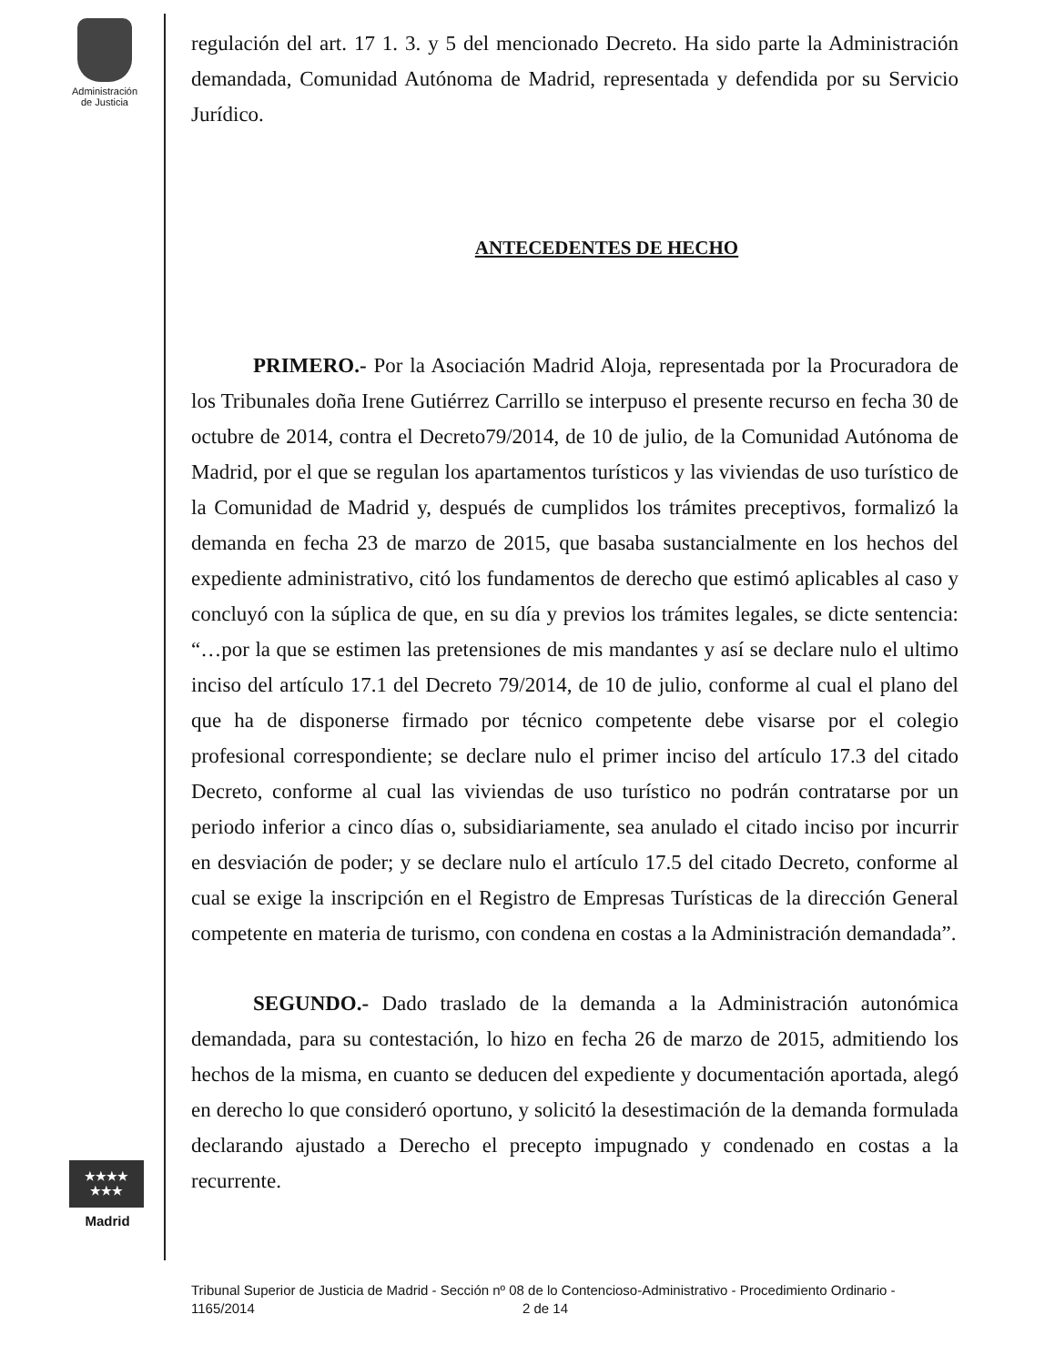Administración
de Justicia
★★★★
★★★
Madrid
regulación del art. 17 1. 3. y 5 del mencionado Decreto. Ha sido parte la Administración demandada, Comunidad Autónoma de Madrid, representada y defendida por su Servicio Jurídico.
ANTECEDENTES DE HECHO
PRIMERO.- Por la Asociación Madrid Aloja, representada por la Procuradora de los Tribunales doña Irene Gutiérrez Carrillo se interpuso el presente recurso en fecha 30 de octubre de 2014, contra el Decreto79/2014, de 10 de julio, de la Comunidad Autónoma de Madrid, por el que se regulan los apartamentos turísticos y las viviendas de uso turístico de la Comunidad de Madrid y, después de cumplidos los trámites preceptivos, formalizó la demanda en fecha 23 de marzo de 2015, que basaba sustancialmente en los hechos del expediente administrativo, citó los fundamentos de derecho que estimó aplicables al caso y concluyó con la súplica de que, en su día y previos los trámites legales, se dicte sentencia: “…por la que se estimen las pretensiones de mis mandantes y así se declare nulo el ultimo inciso del artículo 17.1 del Decreto 79/2014, de 10 de julio, conforme al cual el plano del que ha de disponerse firmado por técnico competente debe visarse por el colegio profesional correspondiente; se declare nulo el primer inciso del artículo 17.3 del citado Decreto, conforme al cual las viviendas de uso turístico no podrán contratarse por un periodo inferior a cinco días o, subsidiariamente, sea anulado el citado inciso por incurrir en desviación de poder; y se declare nulo el artículo 17.5 del citado Decreto, conforme al cual se exige la inscripción en el Registro de Empresas Turísticas de la dirección General competente en materia de turismo, con condena en costas a la Administración demandada”.
SEGUNDO.- Dado traslado de la demanda a la Administración autonómica demandada, para su contestación, lo hizo en fecha 26 de marzo de 2015, admitiendo los hechos de la misma, en cuanto se deducen del expediente y documentación aportada, alegó en derecho lo que consideró oportuno, y solicitó la desestimación de la demanda formulada declarando ajustado a Derecho el precepto impugnado y condenado en costas a la recurrente.
Tribunal Superior de Justicia de Madrid - Sección nº 08 de lo Contencioso-Administrativo - Procedimiento Ordinario - 1165/2014 2 de 14